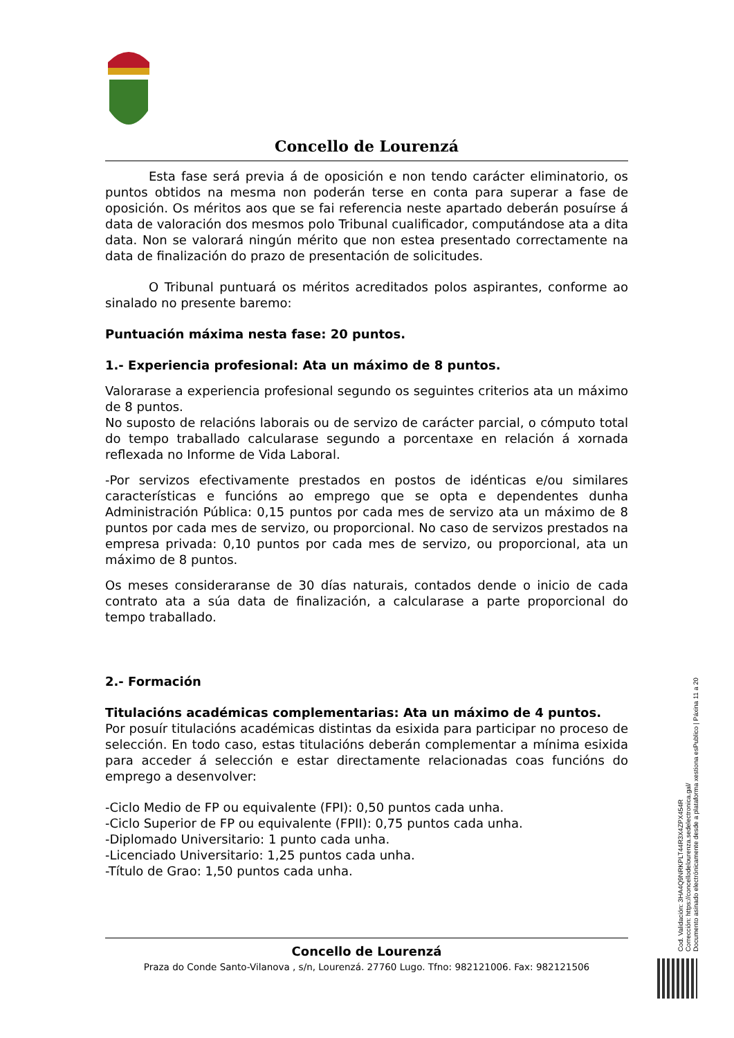Concello de Lourenzá
Esta fase será previa á de oposición e non tendo carácter eliminatorio, os puntos obtidos na mesma non poderán terse en conta para superar a fase de oposición. Os méritos aos que se fai referencia neste apartado deberán posuírse á data de valoración dos mesmos polo Tribunal cualificador, computándose ata a dita data. Non se valorará ningún mérito que non estea presentado correctamente na data de finalización do prazo de presentación de solicitudes.
O Tribunal puntuará os méritos acreditados polos aspirantes, conforme ao sinalado no presente baremo:
Puntuación máxima nesta fase: 20 puntos.
1.- Experiencia profesional: Ata un máximo de 8 puntos.
Valorarase a experiencia profesional segundo os seguintes criterios ata un máximo de 8 puntos.
No suposto de relacións laborais ou de servizo de carácter parcial, o cómputo total do tempo traballado calcularase segundo a porcentaxe en relación á xornada reflexada no Informe de Vida Laboral.
-Por servizos efectivamente prestados en postos de idénticas e/ou similares características e funcións ao emprego que se opta e dependentes dunha Administración Pública: 0,15 puntos por cada mes de servizo ata un máximo de 8 puntos por cada mes de servizo, ou proporcional. No caso de servizos prestados na empresa privada: 0,10 puntos por cada mes de servizo, ou proporcional, ata un máximo de 8 puntos.
Os meses consideraranse de 30 días naturais, contados dende o inicio de cada contrato ata a súa data de finalización, a calcularase a parte proporcional do tempo traballado.
2.- Formación
Titulacións académicas complementarias: Ata un máximo de 4 puntos.
Por posuír titulacións académicas distintas da esixida para participar no proceso de selección. En todo caso, estas titulacións deberán complementar a mínima esixida para acceder á selección e estar directamente relacionadas coas funcións do emprego a desenvolver:
-Ciclo Medio de FP ou equivalente (FPI): 0,50 puntos cada unha.
-Ciclo Superior de FP ou equivalente (FPII): 0,75 puntos cada unha.
-Diplomado Universitario: 1 punto cada unha.
-Licenciado Universitario: 1,25 puntos cada unha.
-Título de Grao: 1,50 puntos cada unha.
Concello de Lourenzá
Praza do Conde Santo-Vilanova , s/n, Lourenzá. 27760 Lugo. Tfno: 982121006. Fax: 982121506
Cod. Validación: 3HA4Q9NRKPLT44R3X4ZPX454R
Corrección: https://concellodelourenza.sedelectronica.gal/
Documento asinado electrónicamente desde a plataforma xestiona esPublico | Páxina 11 a 20